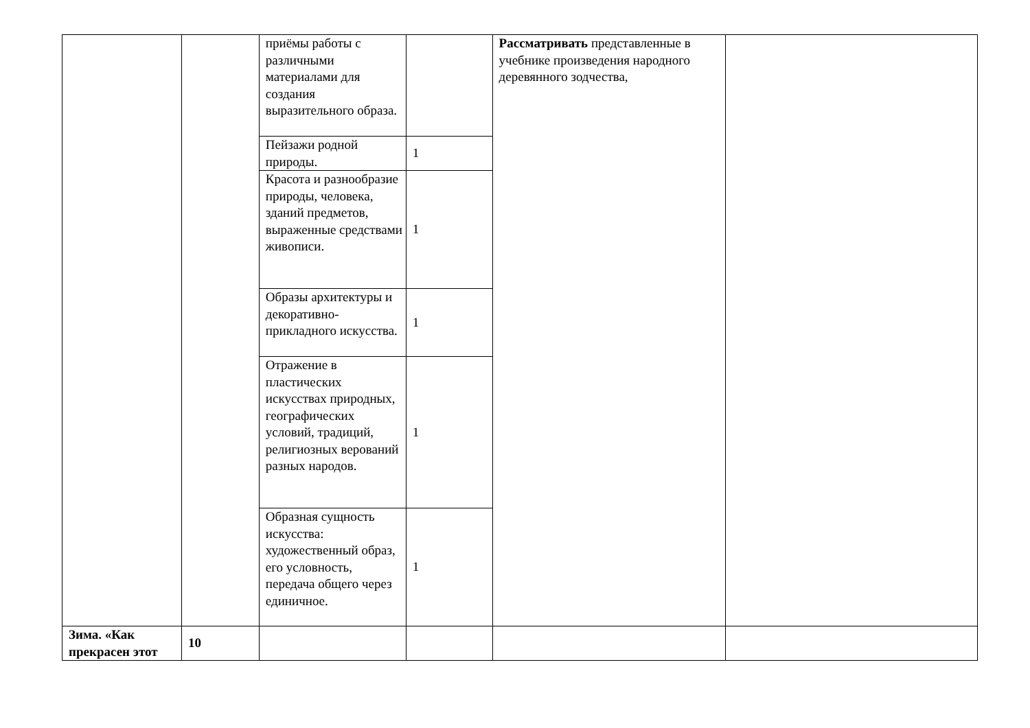| | | приёмы работы с различными материалами для создания выразительного образа. | | Рассматривать представленные в учебнике произведения народного деревянного зодчества, | |
| | | Пейзажи родной природы. | 1 | | |
| | | Красота и разнообразие природы, человека, зданий предметов, выраженные средствами живописи. | 1 | | |
| | | Образы архитектуры и декоративно-прикладного искусства. | 1 | | |
| | | Отражение в пластических искусствах природных, географических условий, традиций, религиозных верований разных народов. | 1 | | |
| | | Образная сущность искусства: художественный образ, его условность, передача общего через единичное. | 1 | | |
| Зима. «Как прекрасен этот | 10 | | | | |